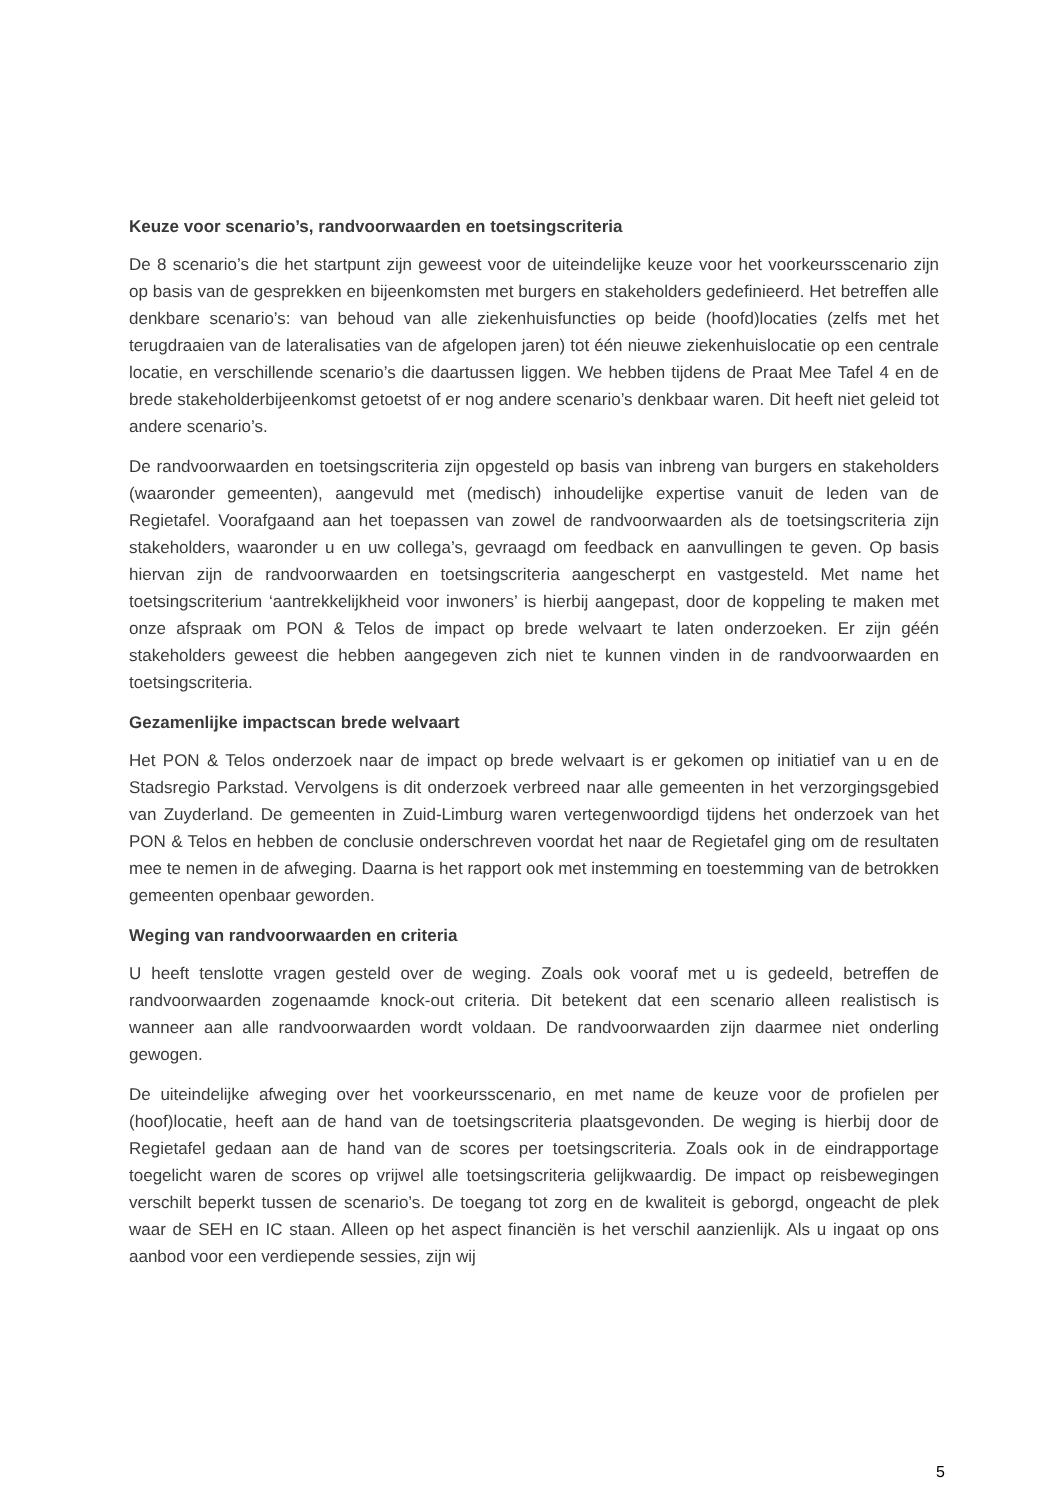Keuze voor scenario’s, randvoorwaarden en toetsingscriteria
De 8 scenario’s die het startpunt zijn geweest voor de uiteindelijke keuze voor het voorkeursscenario zijn op basis van de gesprekken en bijeenkomsten met burgers en stakeholders gedefinieerd. Het betreffen alle denkbare scenario’s: van behoud van alle ziekenhuisfuncties op beide (hoofd)locaties (zelfs met het terugdraaien van de lateralisaties van de afgelopen jaren) tot één nieuwe ziekenhuislocatie op een centrale locatie, en verschillende scenario’s die daartussen liggen. We hebben tijdens de Praat Mee Tafel 4 en de brede stakeholderbijeenkomst getoetst of er nog andere scenario’s denkbaar waren. Dit heeft niet geleid tot andere scenario’s.
De randvoorwaarden en toetsingscriteria zijn opgesteld op basis van inbreng van burgers en stakeholders (waaronder gemeenten), aangevuld met (medisch) inhoudelijke expertise vanuit de leden van de Regietafel. Voorafgaand aan het toepassen van zowel de randvoorwaarden als de toetsingscriteria zijn stakeholders, waaronder u en uw collega’s, gevraagd om feedback en aanvullingen te geven. Op basis hiervan zijn de randvoorwaarden en toetsingscriteria aangescherpt en vastgesteld. Met name het toetsingscriterium ‘aantrekkelijkheid voor inwoners’ is hierbij aangepast, door de koppeling te maken met onze afspraak om PON & Telos de impact op brede welvaart te laten onderzoeken. Er zijn géén stakeholders geweest die hebben aangegeven zich niet te kunnen vinden in de randvoorwaarden en toetsingscriteria.
Gezamenlijke impactscan brede welvaart
Het PON & Telos onderzoek naar de impact op brede welvaart is er gekomen op initiatief van u en de Stadsregio Parkstad. Vervolgens is dit onderzoek verbreed naar alle gemeenten in het verzorgingsgebied van Zuyderland. De gemeenten in Zuid-Limburg waren vertegenwoordigd tijdens het onderzoek van het PON & Telos en hebben de conclusie onderschreven voordat het naar de Regietafel ging om de resultaten mee te nemen in de afweging. Daarna is het rapport ook met instemming en toestemming van de betrokken gemeenten openbaar geworden.
Weging van randvoorwaarden en criteria
U heeft tenslotte vragen gesteld over de weging. Zoals ook vooraf met u is gedeeld, betreffen de randvoorwaarden zogenaamde knock-out criteria. Dit betekent dat een scenario alleen realistisch is wanneer aan alle randvoorwaarden wordt voldaan. De randvoorwaarden zijn daarmee niet onderling gewogen.
De uiteindelijke afweging over het voorkeursscenario, en met name de keuze voor de profielen per (hoof)locatie, heeft aan de hand van de toetsingscriteria plaatsgevonden. De weging is hierbij door de Regietafel gedaan aan de hand van de scores per toetsingscriteria. Zoals ook in de eindrapportage toegelicht waren de scores op vrijwel alle toetsingscriteria gelijkwaardig. De impact op reisbewegingen verschilt beperkt tussen de scenario’s. De toegang tot zorg en de kwaliteit is geborgd, ongeacht de plek waar de SEH en IC staan. Alleen op het aspect financiën is het verschil aanzienlijk. Als u ingaat op ons aanbod voor een verdiepende sessies, zijn wij
5